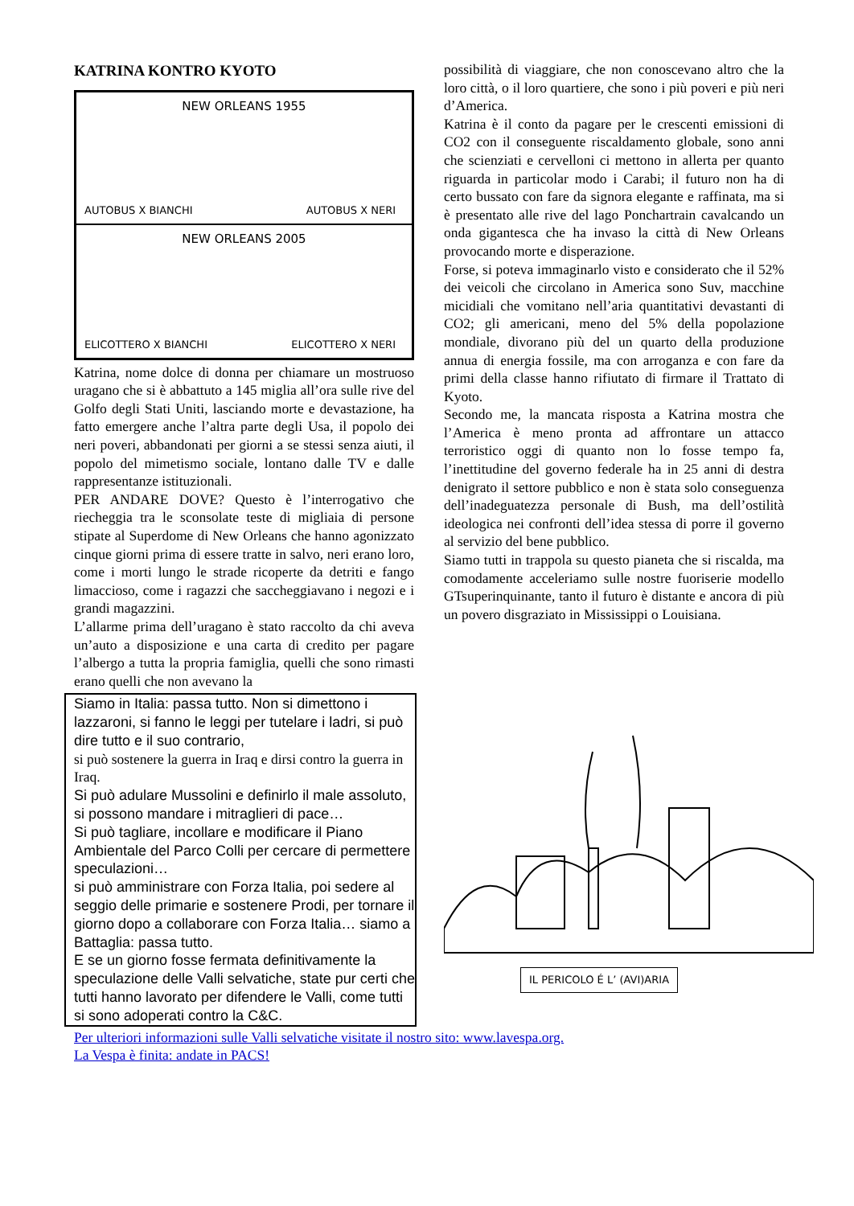KATRINA KONTRO KYOTO
NEW ORLEANS 1955
AUTOBUS X BIANCHI AUTOBUS X NERI
NEW ORLEANS 2005
ELICOTTERO X BIANCHI ELICOTTERO X NERI
Katrina, nome dolce di donna per chiamare un mostruoso uragano che si è abbattuto a 145 miglia all’ora sulle rive del Golfo degli Stati Uniti, lasciando morte e devastazione, ha fatto emergere anche l’altra parte degli Usa, il popolo dei neri poveri, abbandonati per giorni a se stessi senza aiuti, il popolo del mimetismo sociale, lontano dalle TV e dalle rappresentanze istituzionali.
PER ANDARE DOVE? Questo è l’interrogativo che riecheggia tra le sconsolate teste di migliaia di persone stipate al Superdome di New Orleans che hanno agonizzato cinque giorni prima di essere tratte in salvo, neri erano loro, come i morti lungo le strade ricoperte da detriti e fango limaccioso, come i ragazzi che saccheggiavano i negozi e i grandi magazzini.
L’allarme prima dell’uragano è stato raccolto da chi aveva un’auto a disposizione e una carta di credito per pagare l’albergo a tutta la propria famiglia, quelli che sono rimasti erano quelli che non avevano la
Siamo in Italia: passa tutto. Non si dimettono i lazzaroni, si fanno le leggi per tutelare i ladri, si può dire tutto e il suo contrario,
si può sostenere la guerra in Iraq e dirsi contro la guerra in Iraq.
Si può adulare Mussolini e definirlo il male assoluto, si possono mandare i mitraglieri di pace…
Si può tagliare, incollare e modificare il Piano Ambientale del Parco Colli per cercare di permettere speculazioni…
si può amministrare con Forza Italia, poi sedere al seggio delle primarie e sostenere Prodi, per tornare il giorno dopo a collaborare con Forza Italia… siamo a Battaglia: passa tutto.
E se un giorno fosse fermata definitivamente la speculazione delle Valli selvatiche, state pur certi che tutti hanno lavorato per difendere le Valli, come tutti si sono adoperati contro la C&C.
possibilità di viaggiare, che non conoscevano altro che la loro città, o il loro quartiere, che sono i più poveri e più neri d’America.
Katrina è il conto da pagare per le crescenti emissioni di CO2 con il conseguente riscaldamento globale, sono anni che scienziati e cervelloni ci mettono in allerta per quanto riguarda in particolar modo i Carabi; il futuro non ha di certo bussato con fare da signora elegante e raffinata, ma si è presentato alle rive del lago Ponchartrain cavalcando un onda gigantesca che ha invaso la città di New Orleans provocando morte e disperazione.
Forse, si poteva immaginarlo visto e considerato che il 52% dei veicoli che circolano in America sono Suv, macchine micidiali che vomitano nell’aria quantitativi devastanti di CO2; gli americani, meno del 5% della popolazione mondiale, divorano più del un quarto della produzione annua di energia fossile, ma con arroganza e con fare da primi della classe hanno rifiutato di firmare il Trattato di Kyoto.
Secondo me, la mancata risposta a Katrina mostra che l’America è meno pronta ad affrontare un attacco terroristico oggi di quanto non lo fosse tempo fa, l’inettitudine del governo federale ha in 25 anni di destra denigrato il settore pubblico e non è stata solo conseguenza dell’inadeguatezza personale di Bush, ma dell’ostilità ideologica nei confronti dell’idea stessa di porre il governo al servizio del bene pubblico.
Siamo tutti in trappola su questo pianeta che si riscalda, ma comodamente acceleriamo sulle nostre fuoriserie modello GTsuperinquinante, tanto il futuro è distante e ancora di più un povero disgraziato in Mississippi o Louisiana.
IL PERICOLO É L’ (AVI)ARIA
Per ulteriori informazioni sulle Valli selvatiche visitate il nostro sito: www.lavespa.org.
La Vespa è finita: andate in PACS!